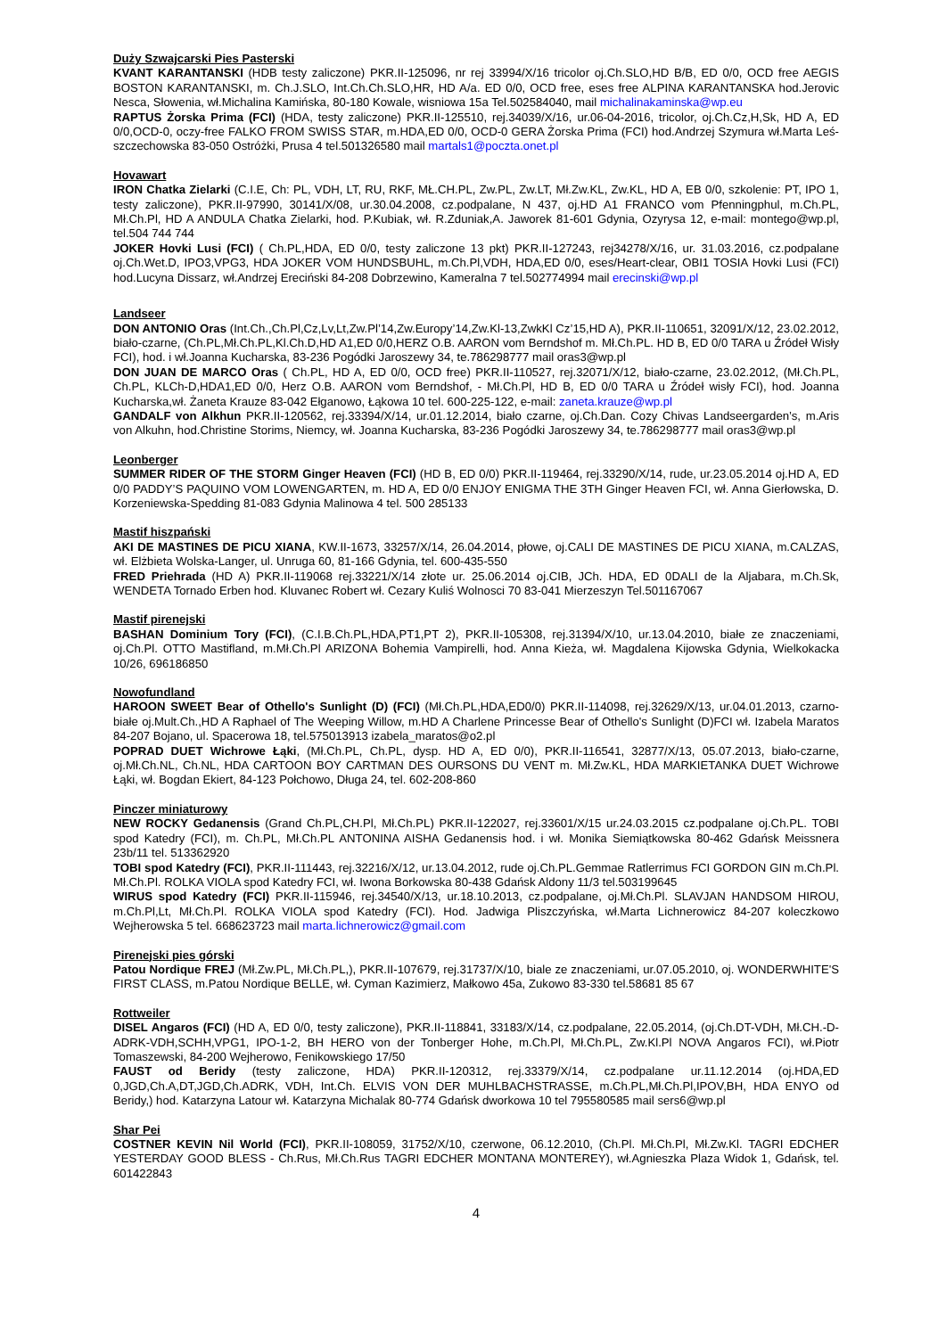Duży Szwajcarski Pies Pasterski
KVANT KARANTANSKI (HDB testy zaliczone) PKR.II-125096, nr rej 33994/X/16 tricolor oj.Ch.SLO,HD B/B, ED 0/0, OCD free AEGIS BOSTON KARANTANSKI, m. Ch.J.SLO, Int.Ch.Ch.SLO,HR, HD A/a. ED 0/0, OCD free, eses free ALPINA KARANTANSKA hod.Jerovic Nesca, Słowenia, wł.Michalina Kamińska, 80-180 Kowale, wisniowa 15a Tel.502584040, mail michalinakaminska@wp.eu
RAPTUS Żorska Prima (FCI) (HDA, testy zaliczone) PKR.II-125510, rej.34039/X/16, ur.06-04-2016, tricolor, oj.Ch.Cz,H,Sk, HD A, ED 0/0,OCD-0, oczy-free FALKO FROM SWISS STAR, m.HDA,ED 0/0, OCD-0 GERA Żorska Prima (FCI) hod.Andrzej Szymura wł.Marta Leś-szczechowska 83-050 Ostróżki, Prusa 4 tel.501326580 mail martals1@poczta.onet.pl
Hovawart
IRON Chatka Zielarki (C.I.E, Ch: PL, VDH, LT, RU, RKF, MŁ.CH.PL, Zw.PL, Zw.LT, Mł.Zw.KL, Zw.KL, HD A, EB 0/0, szkolenie: PT, IPO 1, testy zaliczone), PKR.II-97990, 30141/X/08, ur.30.04.2008, cz.podpalane, N 437, oj.HD A1 FRANCO vom Pfenningphul, m.Ch.PL, Mł.Ch.Pl, HD A ANDULA Chatka Zielarki, hod. P.Kubiak, wł. R.Zduniak,A. Jaworek 81-601 Gdynia, Ozyrysa 12, e-mail: montego@wp.pl, tel.504 744 744
JOKER Hovki Lusi (FCI) ( Ch.PL,HDA, ED 0/0, testy zaliczone 13 pkt) PKR.II-127243, rej34278/X/16, ur. 31.03.2016, cz.podpalane oj.Ch.Wet.D, IPO3,VPG3, HDA JOKER VOM HUNDSBUHL, m.Ch.Pl,VDH, HDA,ED 0/0, eses/Heart-clear, OBI1 TOSIA Hovki Lusi (FCI) hod.Lucyna Dissarz, wł.Andrzej Ereciński 84-208 Dobrzewino, Kameralna 7 tel.502774994 mail erecinski@wp.pl
Landseer
DON ANTONIO Oras (Int.Ch.,Ch.Pl,Cz,Lv,Lt,Zw.Pl’14,Zw.Europy’14,Zw.Kl-13,ZwkKl Cz’15,HD A), PKR.II-110651, 32091/X/12, 23.02.2012, biało-czarne, (Ch.PL,Mł.Ch.PL,Kl.Ch.D,HD A1,ED 0/0,HERZ O.B. AARON vom Berndshof m. Mł.Ch.PL. HD B, ED 0/0 TARA u Źródeł Wisły FCI), hod. i wł.Joanna Kucharska, 83-236 Pogódki Jaroszewy 34, te.786298777 mail oras3@wp.pl
DON JUAN DE MARCO Oras ( Ch.PL, HD A, ED 0/0, OCD free) PKR.II-110527, rej.32071/X/12, biało-czarne, 23.02.2012, (Mł.Ch.PL, Ch.PL, KLCh-D,HDA1,ED 0/0, Herz O.B. AARON vom Berndshof, - Mł.Ch.Pl, HD B, ED 0/0 TARA u Źródeł wisły FCI), hod. Joanna Kucharska,wł. Żaneta Krauze 83-042 Ełganowo, Łąkowa 10 tel. 600-225-122, e-mail: zaneta.krauze@wp.pl
GANDALF von Alkhun PKR.II-120562, rej.33394/X/14, ur.01.12.2014, biało czarne, oj.Ch.Dan. Cozy Chivas Landseergarden’s, m.Aris von Alkuhn, hod.Christine Storims, Niemcy, wł. Joanna Kucharska, 83-236 Pogódki Jaroszewy 34, te.786298777 mail oras3@wp.pl
Leonberger
SUMMER RIDER OF THE STORM Ginger Heaven (FCI) (HD B, ED 0/0) PKR.II-119464, rej.33290/X/14, rude, ur.23.05.2014 oj.HD A, ED 0/0 PADDY’S PAQUINO VOM LOWENGARTEN, m. HD A, ED 0/0 ENJOY ENIGMA THE 3TH Ginger Heaven FCI, wł. Anna Gierłowska, D. Korzeniewska-Spedding 81-083 Gdynia Malinowa 4 tel. 500 285133
Mastif hiszpański
AKI DE MASTINES DE PICU XIANA, KW.II-1673, 33257/X/14, 26.04.2014, płowe, oj.CALI DE MASTINES DE PICU XIANA, m.CALZAS, wł. Elżbieta Wolska-Langer, ul. Unruga 60, 81-166 Gdynia, tel. 600-435-550
FRED Priehrada (HD A) PKR.II-119068 rej.33221/X/14 złote ur. 25.06.2014 oj.CIB, JCh. HDA, ED 0DALI de la Aljabara, m.Ch.Sk, WENDETA Tornado Erben hod. Kluvanec Robert wł. Cezary Kuliś Wolnosci 70 83-041 Mierzeszyn Tel.501167067
Mastif pirenejski
BASHAN Dominium Tory (FCI), (C.I.B.Ch.PL,HDA,PT1,PT 2), PKR.II-105308, rej.31394/X/10, ur.13.04.2010, białe ze znaczeniami, oj.Ch.Pl. OTTO Mastifland, m.Mł.Ch.Pl ARIZONA Bohemia Vampirelli, hod. Anna Kieża, wł. Magdalena Kijowska Gdynia, Wielkokacka 10/26, 696186850
Nowofundland
HAROON SWEET Bear of Othello's Sunlight (D) (FCI) (Mł.Ch.PL,HDA,ED0/0) PKR.II-114098, rej.32629/X/13, ur.04.01.2013, czarno-białe oj.Mult.Ch.,HD A Raphael of The Weeping Willow, m.HD A Charlene Princesse Bear of Othello's Sunlight (D)FCI wł. Izabela Maratos 84-207 Bojano, ul. Spacerowa 18, tel.575013913 izabela_maratos@o2.pl
POPRAD DUET Wichrowe Łąki, (Mł.Ch.PL, Ch.PL, dysp. HD A, ED 0/0), PKR.II-116541, 32877/X/13, 05.07.2013, biało-czarne, oj.Mł.Ch.NL, Ch.NL, HDA CARTOON BOY CARTMAN DES OURSONS DU VENT m. Mł.Zw.KL, HDA MARKIETANKA DUET Wichrowe Łąki, wł. Bogdan Ekiert, 84-123 Połchowo, Długa 24, tel. 602-208-860
Pinczer miniaturowy
NEW ROCKY Gedanensis (Grand Ch.PL,CH.Pl, Mł.Ch.PL) PKR.II-122027, rej.33601/X/15 ur.24.03.2015 cz.podpalane oj.Ch.PL. TOBI spod Katedry (FCI), m. Ch.PL, Mł.Ch.PL ANTONINA AISHA Gedanensis hod. i wł. Monika Siemiątkowska 80-462 Gdańsk Meissnera 23b/11 tel. 513362920
TOBI spod Katedry (FCI), PKR.II-111443, rej.32216/X/12, ur.13.04.2012, rude oj.Ch.PL.Gemmae Ratlerrimus FCI GORDON GIN m.Ch.Pl. Mł.Ch.Pl. ROLKA VIOLA spod Katedry FCI, wł. Iwona Borkowska 80-438 Gdańsk Aldony 11/3 tel.503199645
WIRUS spod Katedry (FCI) PKR.II-115946, rej.34540/X/13, ur.18.10.2013, cz.podpalane, oj.Mł.Ch.Pl. SLAVJAN HANDSOM HIROU, m.Ch.Pl,Lt, Mł.Ch.Pl. ROLKA VIOLA spod Katedry (FCI). Hod. Jadwiga Pliszczyńska, wł.Marta Lichnerowicz 84-207 koleczkowo Wejherowska 5 tel. 668623723 mail marta.lichnerowicz@gmail.com
Pirenejski pies górski
Patou Nordique FREJ (Mł.Zw.PL, Mł.Ch.PL,), PKR.II-107679, rej.31737/X/10, biale ze znaczeniami, ur.07.05.2010, oj. WONDERWHITE'S FIRST CLASS, m.Patou Nordique BELLE, wł. Cyman Kazimierz, Małkowo 45a, Zukowo 83-330 tel.58681 85 67
Rottweiler
DISEL Angaros (FCI) (HD A, ED 0/0, testy zaliczone), PKR.II-118841, 33183/X/14, cz.podpalane, 22.05.2014, (oj.Ch.DT-VDH, Mł.CH.-D-ADRK-VDH,SCHH,VPG1, IPO-1-2, BH HERO von der Tonberger Hohe, m.Ch.Pl, Mł.Ch.PL, Zw.Kl.Pl NOVA Angaros FCI), wł.Piotr Tomaszewski, 84-200 Wejherowo, Fenikowskiego 17/50
FAUST od Beridy (testy zaliczone, HDA) PKR.II-120312, rej.33379/X/14, cz.podpalane ur.11.12.2014 (oj.HDA,ED 0,JGD,Ch.A,DT,JGD,Ch.ADRK, VDH, Int.Ch. ELVIS VON DER MUHLBACHSTRASSE, m.Ch.PL,Mł.Ch.Pl,IPOV,BH, HDA ENYO od Beridy,) hod. Katarzyna Latour wł. Katarzyna Michalak 80-774 Gdańsk dworkowa 10 tel 795580585 mail sers6@wp.pl
Shar Pei
COSTNER KEVIN Nil World (FCI), PKR.II-108059, 31752/X/10, czerwone, 06.12.2010, (Ch.Pl. Mł.Ch.Pl, Mł.Zw.Kl. TAGRI EDCHER YESTERDAY GOOD BLESS - Ch.Rus, Mł.Ch.Rus TAGRI EDCHER MONTANA MONTEREY), wł.Agnieszka Plaza Widok 1, Gdańsk, tel. 601422843
4